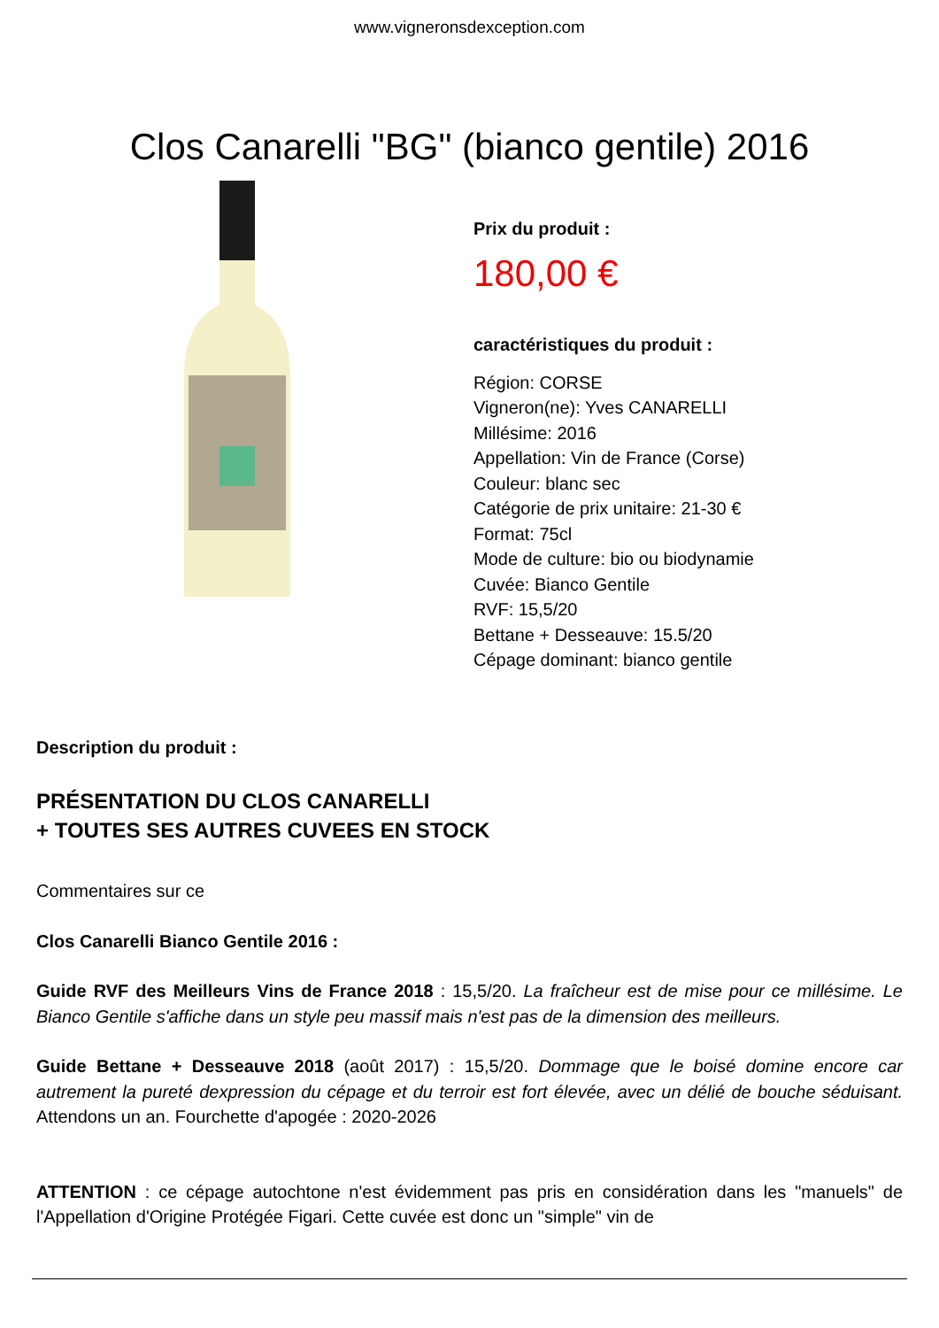www.vigneronsdexception.com
Clos Canarelli "BG" (bianco gentile) 2016
Prix du produit :
180,00 €
caractéristiques du produit :
Région: CORSE
Vigneron(ne): Yves CANARELLI
Millésime: 2016
Appellation: Vin de France (Corse)
Couleur: blanc sec
Catégorie de prix unitaire: 21-30 €
Format: 75cl
Mode de culture: bio ou biodynamie
Cuvée: Bianco Gentile
RVF: 15,5/20
Bettane + Desseauve: 15.5/20
Cépage dominant: bianco gentile
Description du produit :
PRÉSENTATION DU CLOS CANARELLI
+ TOUTES SES AUTRES CUVEES EN STOCK
Commentaires sur ce
Clos Canarelli Bianco Gentile 2016 :
Guide RVF des Meilleurs Vins de France 2018 : 15,5/20. La fraîcheur est de mise pour ce millésime. Le Bianco Gentile s'affiche dans un style peu massif mais n'est pas de la dimension des meilleurs.
Guide Bettane + Desseauve 2018 (août 2017) : 15,5/20. Dommage que le boisé domine encore car autrement la pureté dexpression du cépage et du terroir est fort élevée, avec un délié de bouche séduisant. Attendons un an. Fourchette d'apogée : 2020-2026
ATTENTION : ce cépage autochtone n'est évidemment pas pris en considération dans les "manuels" de l'Appellation d'Origine Protégée Figari. Cette cuvée est donc un "simple" vin de